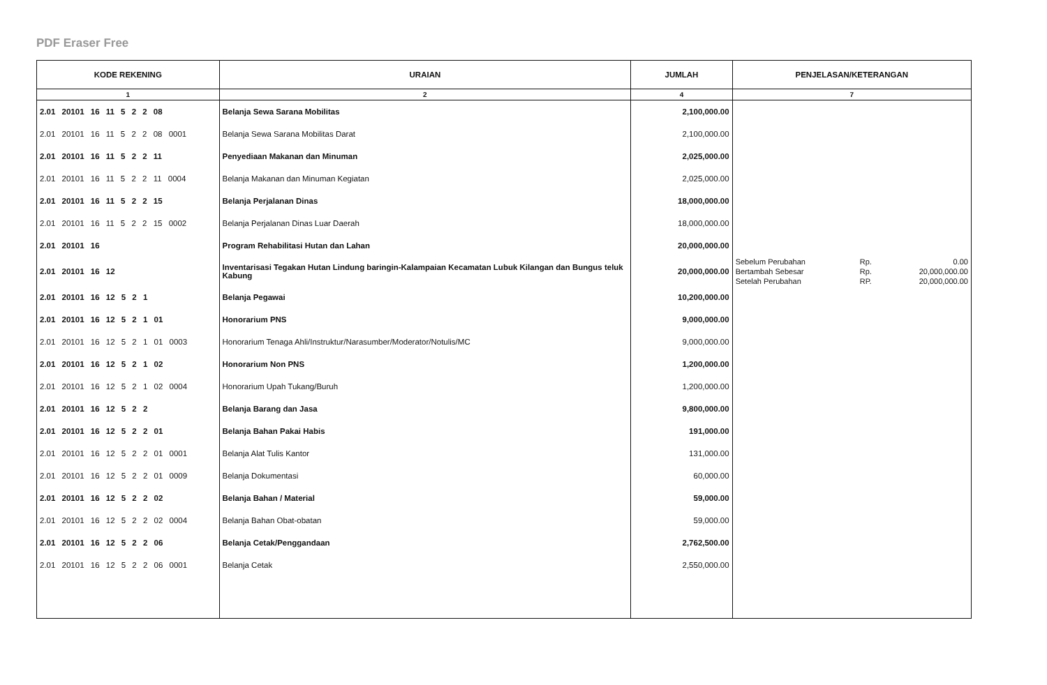PDF Eraser Free
| KODE REKENING | URAIAN | JUMLAH | PENJELASAN/KETERANGAN |
| --- | --- | --- | --- |
| 1 | 2 | 4 | 7 |
| 2.01 20101 16 11 5 2 2 08 | Belanja Sewa Sarana Mobilitas | 2,100,000.00 | |
| 2.01 20101 16 11 5 2 2 08 0001 | Belanja Sewa Sarana Mobilitas Darat | 2,100,000.00 | |
| 2.01 20101 16 11 5 2 2 11 | Penyediaan Makanan dan Minuman | 2,025,000.00 | |
| 2.01 20101 16 11 5 2 2 11 0004 | Belanja Makanan dan Minuman Kegiatan | 2,025,000.00 | |
| 2.01 20101 16 11 5 2 2 15 | Belanja Perjalanan Dinas | 18,000,000.00 | |
| 2.01 20101 16 11 5 2 2 15 0002 | Belanja Perjalanan Dinas Luar Daerah | 18,000,000.00 | |
| 2.01 20101 16 | Program Rehabilitasi Hutan dan Lahan | 20,000,000.00 | |
| 2.01 20101 16 12 | Inventarisasi Tegakan Hutan Lindung baringin-Kalampaian Kecamatan Lubuk Kilangan dan Bungus teluk Kabung | 20,000,000.00 | / Sebelum Perubahan / Rp. / 0.00 / / Bertambah Sebesar / Rp. / 20,000,000.00 / / Setelah Perubahan / RP. / 20,000,000.00 / |
| 2.01 20101 16 12 5 2 1 | Belanja Pegawai | 10,200,000.00 | |
| 2.01 20101 16 12 5 2 1 01 | Honorarium PNS | 9,000,000.00 | |
| 2.01 20101 16 12 5 2 1 01 0003 | Honorarium Tenaga Ahli/Instruktur/Narasumber/Moderator/Notulis/MC | 9,000,000.00 | |
| 2.01 20101 16 12 5 2 1 02 | Honorarium Non PNS | 1,200,000.00 | |
| 2.01 20101 16 12 5 2 1 02 0004 | Honorarium Upah Tukang/Buruh | 1,200,000.00 | |
| 2.01 20101 16 12 5 2 2 | Belanja Barang dan Jasa | 9,800,000.00 | |
| 2.01 20101 16 12 5 2 2 01 | Belanja Bahan Pakai Habis | 191,000.00 | |
| 2.01 20101 16 12 5 2 2 01 0001 | Belanja Alat Tulis Kantor | 131,000.00 | |
| 2.01 20101 16 12 5 2 2 01 0009 | Belanja Dokumentasi | 60,000.00 | |
| 2.01 20101 16 12 5 2 2 02 | Belanja Bahan / Material | 59,000.00 | |
| 2.01 20101 16 12 5 2 2 02 0004 | Belanja Bahan Obat-obatan | 59,000.00 | |
| 2.01 20101 16 12 5 2 2 06 | Belanja Cetak/Penggandaan | 2,762,500.00 | |
| 2.01 20101 16 12 5 2 2 06 0001 | Belanja Cetak | 2,550,000.00 | |